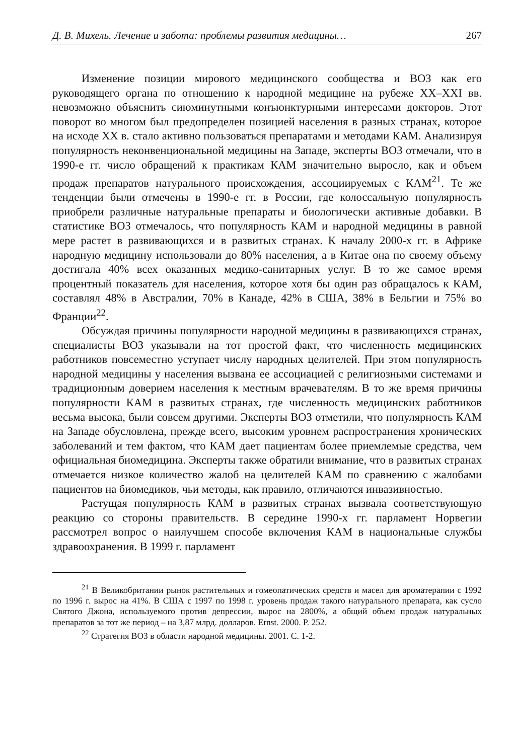Д. В. Михель. Лечение и забота: проблемы развития медицины… 267
Изменение позиции мирового медицинского сообщества и ВОЗ как его руководящего органа по отношению к народной медицине на рубеже XX–XXI вв. невозможно объяснить сиюминутными конъюнктурными интересами докторов. Этот поворот во многом был предопределен пози­цией населения в разных странах, которое на исходе XX в. стало активно пользоваться препаратами и методами КАМ. Анализируя популярность неконвенциональной медицины на Западе, эксперты ВОЗ отмечали, что в 1990-е гг. число обращений к практикам КАМ значительно выросло, как и объем продаж препаратов натурального происхождения, ассоции­руемых с КАМ<sup>21</sup>. Те же тенденции были отмечены в 1990-е гг. в России, где колоссальную популярность приобрели различные натуральные пре­параты и биологически активные добавки. В статистике ВОЗ отмеча­лось, что популярность КАМ и народной медицины в равной мере растет в развивающихся и в развитых странах. К началу 2000-х гг. в Африке народную медицину использовали до 80% населения, а в Китае она по своему объему достигала 40% всех оказанных медико-санитарных услуг. В то же самое время процентный показатель для населения, которое хотя бы один раз обращалось к КАМ, составлял 48% в Австралии, 70% в Ка­наде, 42% в США, 38% в Бельгии и 75% во Франции<sup>22</sup>.
Обсуждая причины популярности народной медицины в развива­ющихся странах, специалисты ВОЗ указывали на тот простой факт, что численность медицинских работников повсеместно уступает числу народных целителей. При этом популярность народной медицины у населения вызвана ее ассоциацией с религиозными системами и тради­ционным доверием населения к местным врачевателям. В то же время причины популярности КАМ в развитых странах, где численность меди­цинских работников весьма высока, были совсем другими. Эксперты ВОЗ отметили, что популярность КАМ на Западе обусловлена, прежде всего, высоким уровнем распространения хронических заболеваний и тем фактом, что КАМ дает пациентам более приемлемые средства, чем официальная биомедицина. Эксперты также обратили внимание, что в развитых странах отмечается низкое количество жалоб на целителей КАМ по сравнению с жалобами пациентов на биомедиков, чьи методы, как правило, отличаются инвазивностью.
Растущая популярность КАМ в развитых странах вызвала соответ­ствующую реакцию со стороны правительств. В середине 1990-х гг. пар­ламент Норвегии рассмотрел вопрос о наилучшем способе включения КАМ в национальные службы здравоохранения. В 1999 г. парламент
<sup>21</sup> В Великобритании рынок растительных и гомеопатических средств и масел для ароматерапии с 1992 по 1996 г. вырос на 41%. В США с 1997 по 1998 г. уровень продаж такого натурального препарата, как сусло Святого Джона, используемого против депрессии, вырос на 2800%, а общий объем продаж натуральных препаратов за тот же период – на 3,87 млрд. долларов. Ernst. 2000. P. 252.
<sup>22</sup> Стратегия ВОЗ в области народной медицины. 2001. С. 1-2.